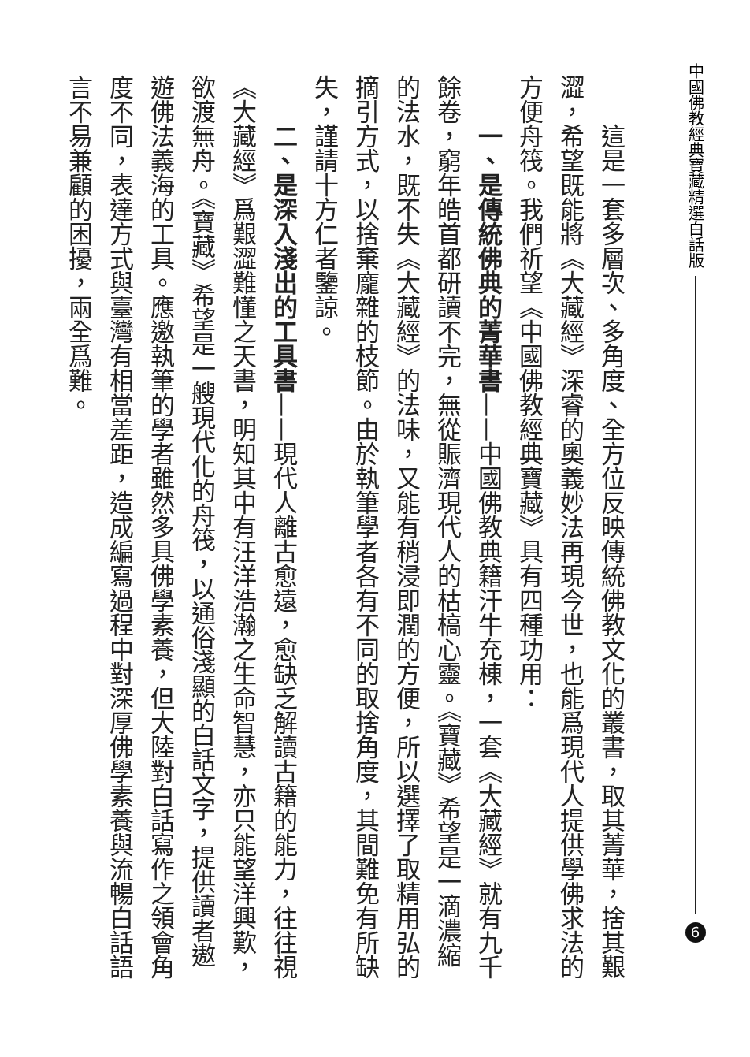中國佛教經典寶藏精選白話版 6
這是一套多層次、多角度、全方位反映傳統佛教文化的叢書，取其菁華，捨其艱澀，希望既能將《大藏經》深睿的奧義妙法再現今世，也能爲現代人提供學佛求法的方便舟筏。我們祈望《中國佛教經典寶藏》具有四種功用：
一、是傳統佛典的菁華書——中國佛教典籍汗牛充棟，一套《大藏經》就有九千餘卷，窮年皓首都研讀不完，無從賑濟現代人的枯槁心靈。《寶藏》希望是一滴濃縮的法水，既不失《大藏經》的法味，又能有稍浸即潤的方便，所以選擇了取精用弘的摘引方式，以捨棄龐雜的枝節。由於執筆學者各有不同的取捨角度，其間難免有所缺失，謹請十方仁者鑒諒。
二、是深入淺出的工具書——現代人離古愈遠，愈缺乏解讀古籍的能力，往往視《大藏經》爲艱澀難懂之天書，明知其中有汪洋浩瀚之生命智慧，亦只能望洋興歎，欲渡無舟。《寶藏》希望是一艘現代化的舟筏，以通俗淺顯的白話文字，提供讀者遨遊佛法義海的工具。應邀執筆的學者雖然多具佛學素養，但大陸對白話寫作之領會角度不同，表達方式與臺灣有相當差距，造成編寫過程中對深厚佛學素養與流暢白話語言不易兼顧的困擾，兩全爲難。